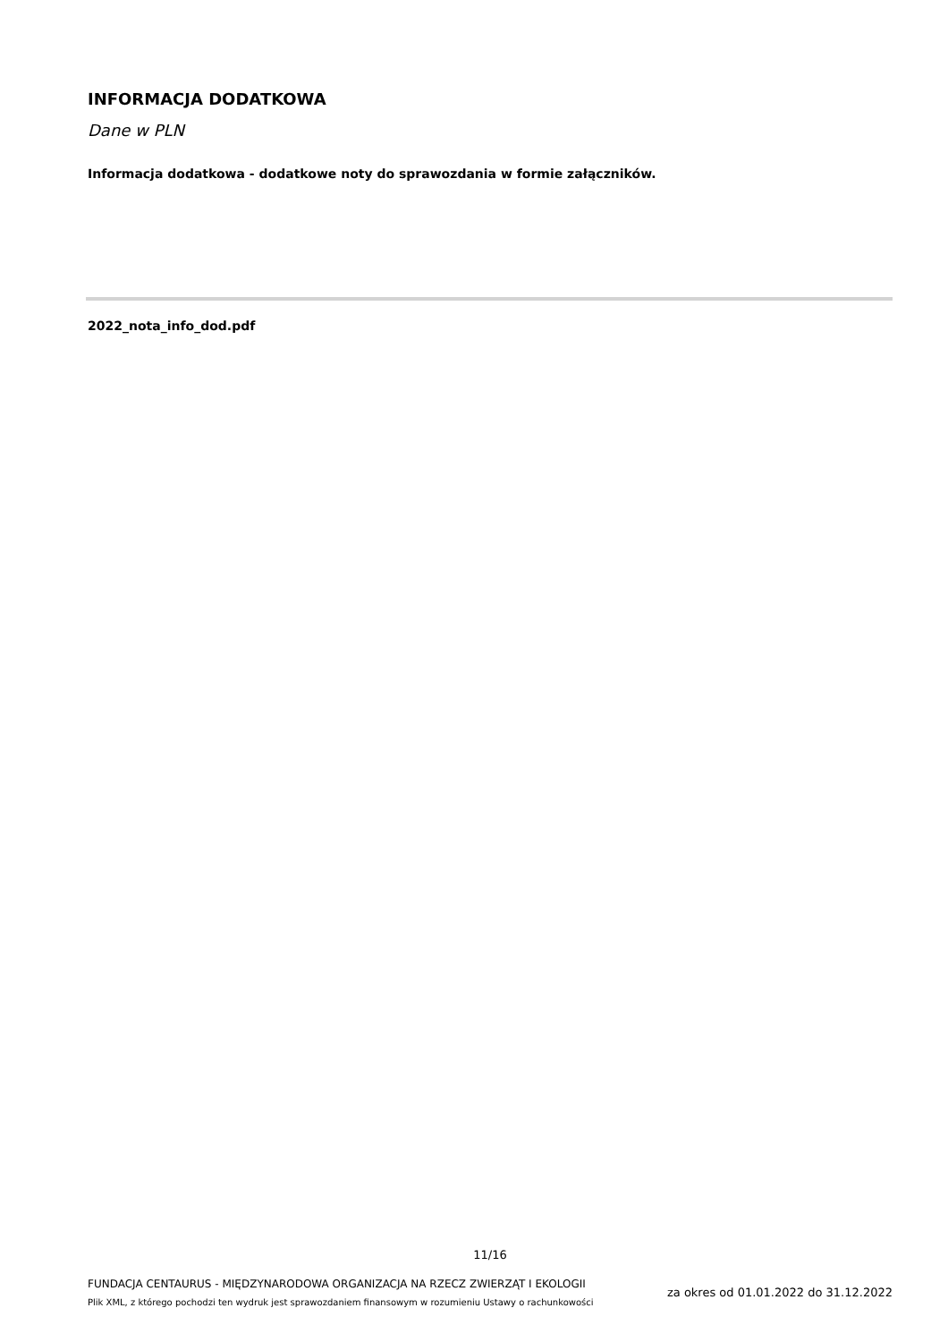INFORMACJA DODATKOWA
Dane w PLN
Informacja dodatkowa - dodatkowe noty do sprawozdania w formie załączników.
2022_nota_info_dod.pdf
11/16
FUNDACJA CENTAURUS - MIĘDZYNARODOWA ORGANIZACJA NA RZECZ ZWIERZĄT I EKOLOGII
Plik XML, z którego pochodzi ten wydruk jest sprawozdaniem finansowym w rozumieniu Ustawy o rachunkowości
za okres od 01.01.2022 do 31.12.2022